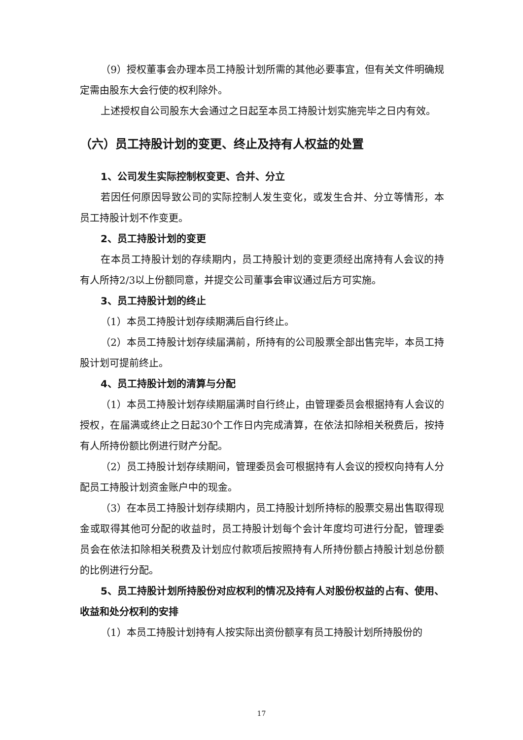（9）授权董事会办理本员工持股计划所需的其他必要事宜，但有关文件明确规定需由股东大会行使的权利除外。
上述授权自公司股东大会通过之日起至本员工持股计划实施完毕之日内有效。
（六）员工持股计划的变更、终止及持有人权益的处置
1、公司发生实际控制权变更、合并、分立
若因任何原因导致公司的实际控制人发生变化，或发生合并、分立等情形，本员工持股计划不作变更。
2、员工持股计划的变更
在本员工持股计划的存续期内，员工持股计划的变更须经出席持有人会议的持有人所持2/3以上份额同意，并提交公司董事会审议通过后方可实施。
3、员工持股计划的终止
（1）本员工持股计划存续期满后自行终止。
（2）本员工持股计划存续届满前，所持有的公司股票全部出售完毕，本员工持股计划可提前终止。
4、员工持股计划的清算与分配
（1）本员工持股计划存续期届满时自行终止，由管理委员会根据持有人会议的授权，在届满或终止之日起30个工作日内完成清算，在依法扣除相关税费后，按持有人所持份额比例进行财产分配。
（2）员工持股计划存续期间，管理委员会可根据持有人会议的授权向持有人分配员工持股计划资金账户中的现金。
（3）在本员工持股计划存续期内，员工持股计划所持标的股票交易出售取得现金或取得其他可分配的收益时，员工持股计划每个会计年度均可进行分配，管理委员会在依法扣除相关税费及计划应付款项后按照持有人所持份额占持股计划总份额的比例进行分配。
5、员工持股计划所持股份对应权利的情况及持有人对股份权益的占有、使用、收益和处分权利的安排
（1）本员工持股计划持有人按实际出资份额享有员工持股计划所持股份的
17